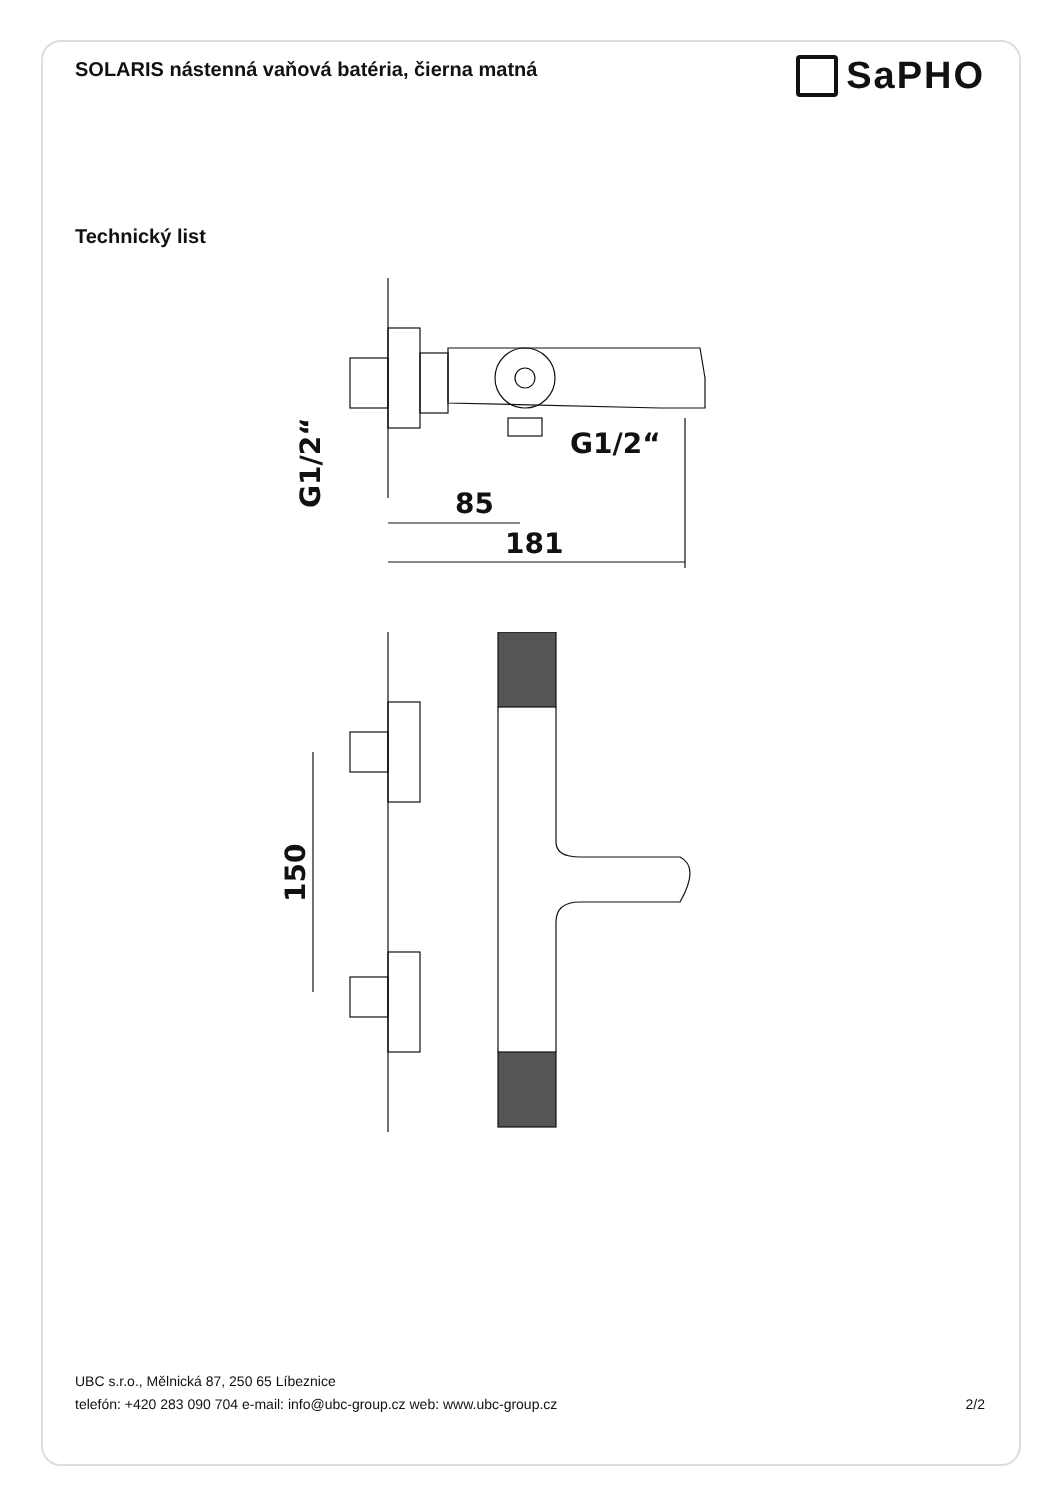SOLARIS nástenná vaňová batéria, čierna matná
SaPHO
Technický list
85
181
G1/2“
G1/2“
150
UBC s.r.o., Mělnická 87, 250 65 Líbeznice
telefón: +420 283 090 704 e-mail: info@ubc-group.cz web: www.ubc-group.cz 2/2